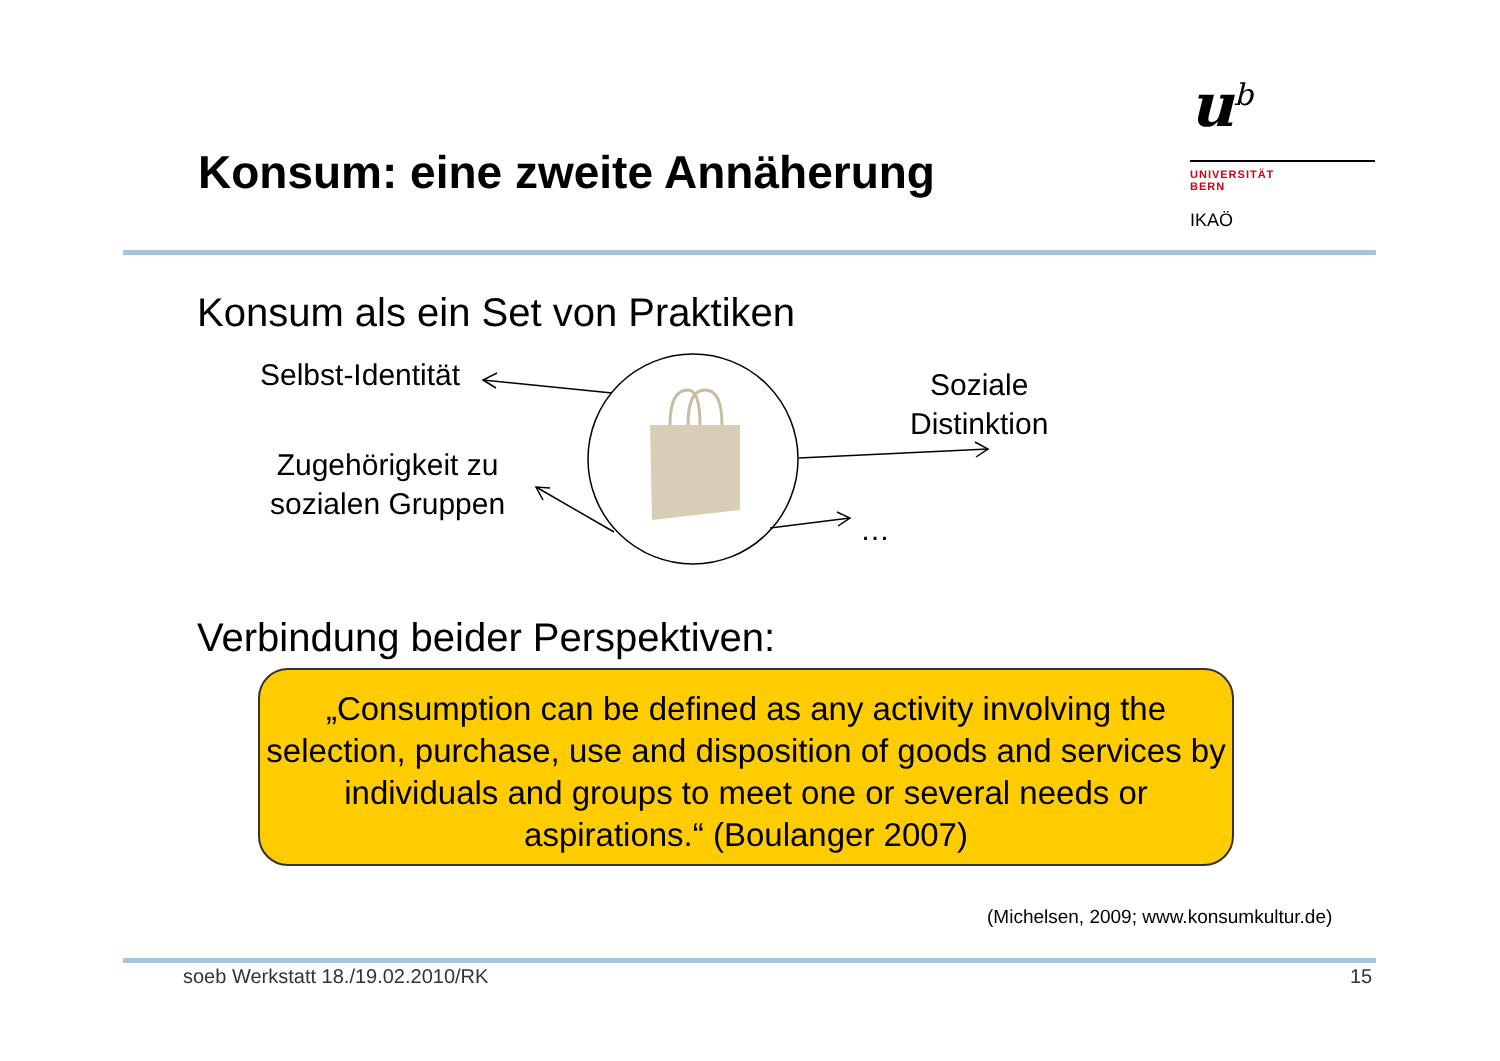Konsum: eine zweite Annäherung
u<sup>b</sup>
UNIVERSITÄT
BERN
IKAÖ
Konsum als ein Set von Praktiken
Selbst-Identität
Zugehörigkeit zu
sozialen Gruppen
Soziale
Distinktion
…
Verbindung beider Perspektiven:
„Consumption can be defined as any activity involving the selection, purchase, use and disposition of goods and services by individuals and groups to meet one or several needs or aspirations.“ (Boulanger 2007)
(Michelsen, 2009; www.konsumkultur.de)
soeb Werkstatt 18./19.02.2010/RK
15